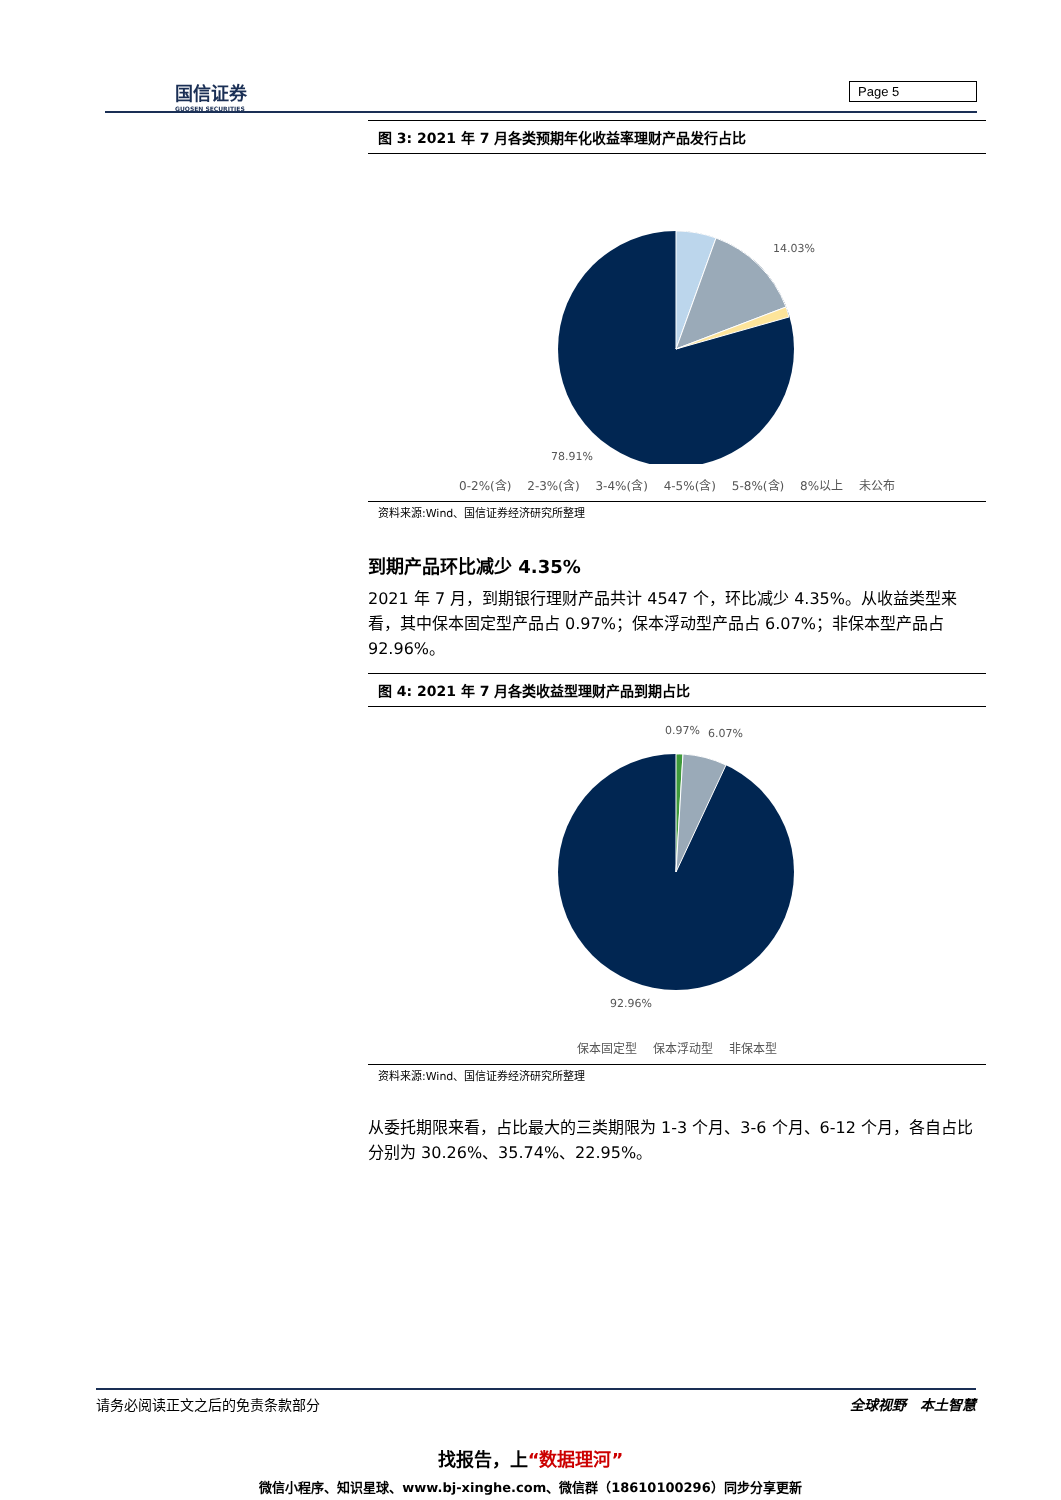国信证券
GUOSEN SECURITIES
Page 5
图 3: 2021 年 7 月各类预期年化收益率理财产品发行占比
14.03%
78.91%
0-2%(含) 2-3%(含) 3-4%(含) 4-5%(含) 5-8%(含) 8%以上 未公布
资料来源:Wind、国信证券经济研究所整理
到期产品环比减少 4.35%
2021 年 7 月，到期银行理财产品共计 4547 个，环比减少 4.35%。从收益类型来看，其中保本固定型产品占 0.97%；保本浮动型产品占 6.07%；非保本型产品占 92.96%。
图 4: 2021 年 7 月各类收益型理财产品到期占比
0.97%
6.07%
92.96%
保本固定型 保本浮动型 非保本型
资料来源:Wind、国信证券经济研究所整理
从委托期限来看，占比最大的三类期限为 1-3 个月、3-6 个月、6-12 个月，各自占比分别为 30.26%、35.74%、22.95%。
请务必阅读正文之后的免责条款部分 全球视野　本土智慧
找报告，上“数据理河”
微信小程序、知识星球、www.bj-xinghe.com、微信群（18610100296）同步分享更新